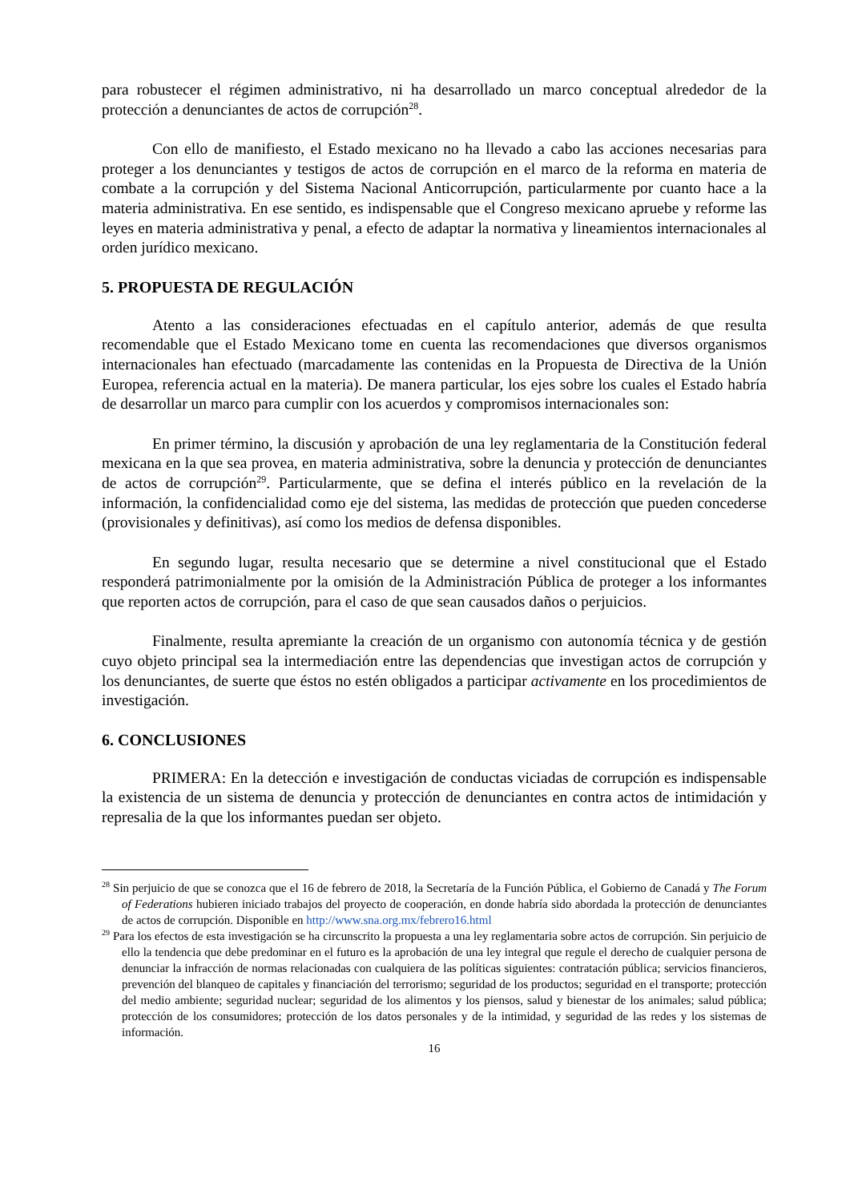para robustecer el régimen administrativo, ni ha desarrollado un marco conceptual alrededor de la protección a denunciantes de actos de corrupción<sup>28</sup>.
Con ello de manifiesto, el Estado mexicano no ha llevado a cabo las acciones necesarias para proteger a los denunciantes y testigos de actos de corrupción en el marco de la reforma en materia de combate a la corrupción y del Sistema Nacional Anticorrupción, particularmente por cuanto hace a la materia administrativa. En ese sentido, es indispensable que el Congreso mexicano apruebe y reforme las leyes en materia administrativa y penal, a efecto de adaptar la normativa y lineamientos internacionales al orden jurídico mexicano.
5. PROPUESTA DE REGULACIÓN
Atento a las consideraciones efectuadas en el capítulo anterior, además de que resulta recomendable que el Estado Mexicano tome en cuenta las recomendaciones que diversos organismos internacionales han efectuado (marcadamente las contenidas en la Propuesta de Directiva de la Unión Europea, referencia actual en la materia). De manera particular, los ejes sobre los cuales el Estado habría de desarrollar un marco para cumplir con los acuerdos y compromisos internacionales son:
En primer término, la discusión y aprobación de una ley reglamentaria de la Constitución federal mexicana en la que sea provea, en materia administrativa, sobre la denuncia y protección de denunciantes de actos de corrupción<sup>29</sup>. Particularmente, que se defina el interés público en la revelación de la información, la confidencialidad como eje del sistema, las medidas de protección que pueden concederse (provisionales y definitivas), así como los medios de defensa disponibles.
En segundo lugar, resulta necesario que se determine a nivel constitucional que el Estado responderá patrimonialmente por la omisión de la Administración Pública de proteger a los informantes que reporten actos de corrupción, para el caso de que sean causados daños o perjuicios.
Finalmente, resulta apremiante la creación de un organismo con autonomía técnica y de gestión cuyo objeto principal sea la intermediación entre las dependencias que investigan actos de corrupción y los denunciantes, de suerte que éstos no estén obligados a participar activamente en los procedimientos de investigación.
6. CONCLUSIONES
PRIMERA: En la detección e investigación de conductas viciadas de corrupción es indispensable la existencia de un sistema de denuncia y protección de denunciantes en contra actos de intimidación y represalia de la que los informantes puedan ser objeto.
<sup>28</sup> Sin perjuicio de que se conozca que el 16 de febrero de 2018, la Secretaría de la Función Pública, el Gobierno de Canadá y The Forum of Federations hubieren iniciado trabajos del proyecto de cooperación, en donde habría sido abordada la protección de denunciantes de actos de corrupción. Disponible en http://www.sna.org.mx/febrero16.html
<sup>29</sup> Para los efectos de esta investigación se ha circunscrito la propuesta a una ley reglamentaria sobre actos de corrupción. Sin perjuicio de ello la tendencia que debe predominar en el futuro es la aprobación de una ley integral que regule el derecho de cualquier persona de denunciar la infracción de normas relacionadas con cualquiera de las políticas siguientes: contratación pública; servicios financieros, prevención del blanqueo de capitales y financiación del terrorismo; seguridad de los productos; seguridad en el transporte; protección del medio ambiente; seguridad nuclear; seguridad de los alimentos y los piensos, salud y bienestar de los animales; salud pública; protección de los consumidores; protección de los datos personales y de la intimidad, y seguridad de las redes y los sistemas de información.
16